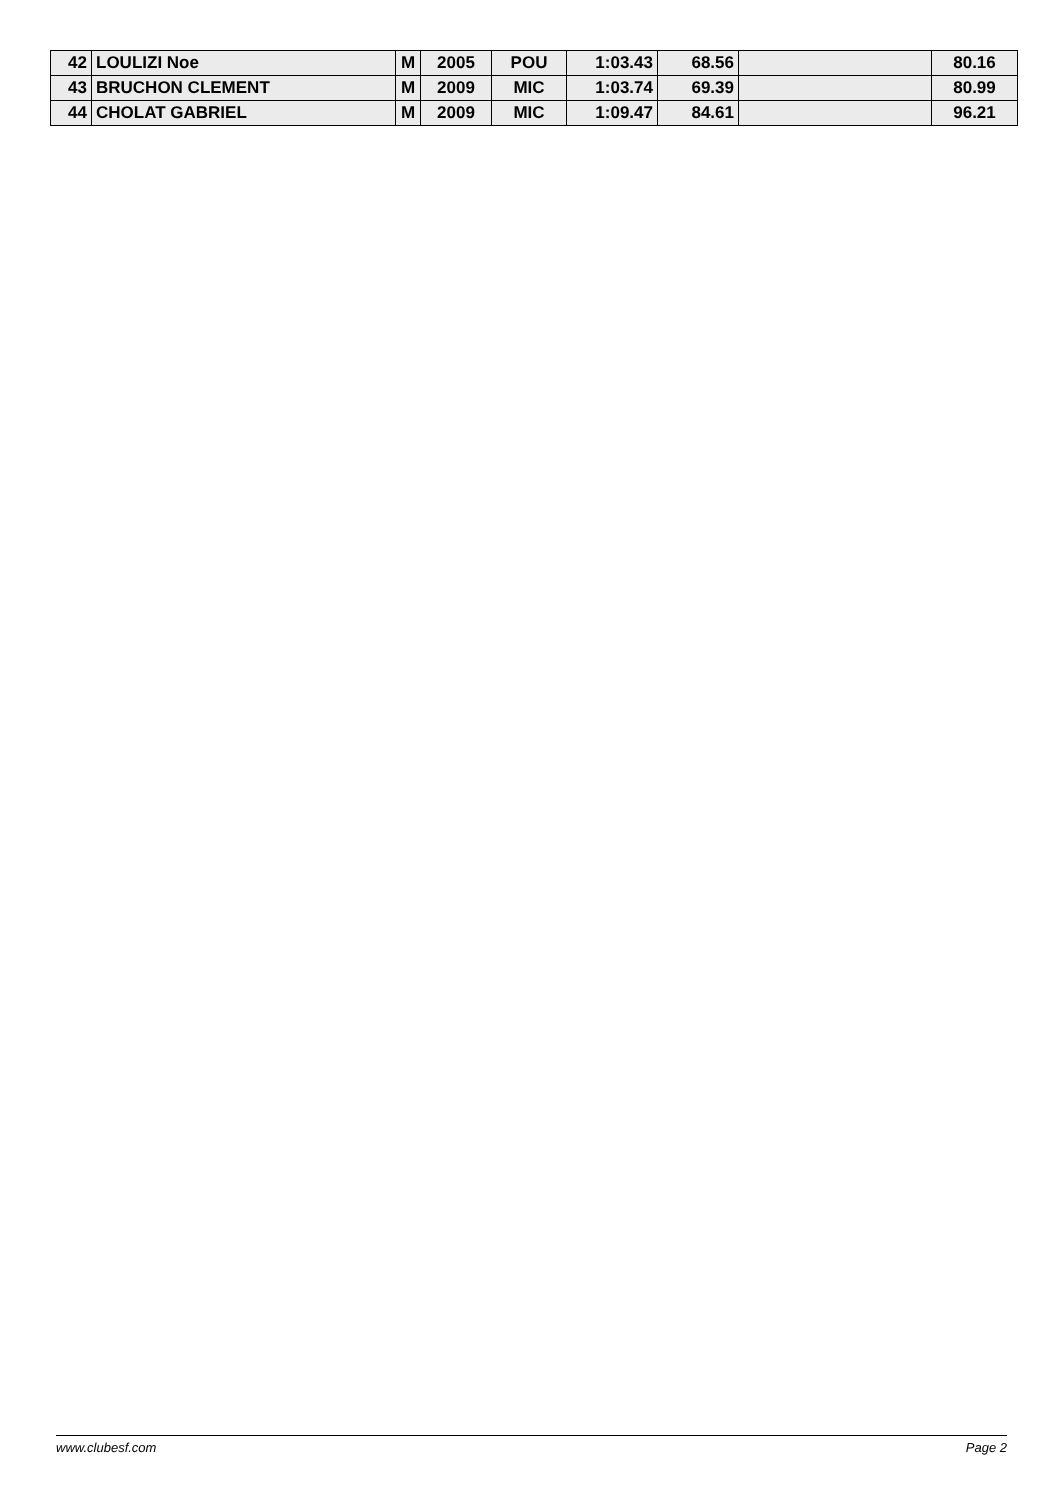| 42 | LOULIZI Noe | M | 2005 | POU | 1:03.43 | 68.56 | | 80.16 |
| 43 | BRUCHON CLEMENT | M | 2009 | MIC | 1:03.74 | 69.39 | | 80.99 |
| 44 | CHOLAT GABRIEL | M | 2009 | MIC | 1:09.47 | 84.61 | | 96.21 |
www.clubesf.com Page 2